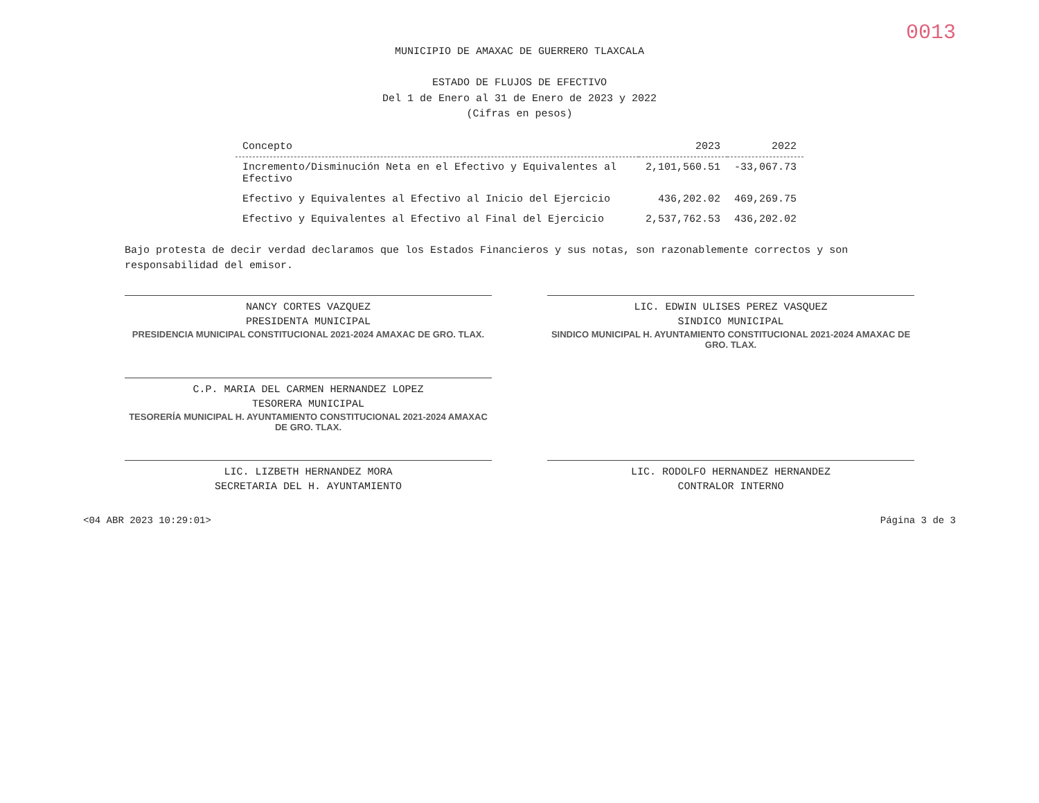0013
MUNICIPIO DE AMAXAC DE GUERRERO TLAXCALA
ESTADO DE FLUJOS DE EFECTIVO
Del 1 de Enero al 31 de Enero de 2023 y 2022
(Cifras en pesos)
| Concepto | 2023 | 2022 |
| --- | --- | --- |
| Incremento/Disminución Neta en el Efectivo y Equivalentes al Efectivo | 2,101,560.51 | -33,067.73 |
| Efectivo y Equivalentes al Efectivo al Inicio del Ejercicio | 436,202.02 | 469,269.75 |
| Efectivo y Equivalentes al Efectivo al Final del Ejercicio | 2,537,762.53 | 436,202.02 |
Bajo protesta de decir verdad declaramos que los Estados Financieros y sus notas, son razonablemente correctos y son responsabilidad del emisor.
NANCY CORTES VAZQUEZ
PRESIDENTA MUNICIPAL
PRESIDENCIA MUNICIPAL CONSTITUCIONAL 2021-2024 AMAXAC DE GRO. TLAX.
LIC. EDWIN ULISES PEREZ VASQUEZ
SINDICO MUNICIPAL
SINDICO MUNICIPAL H. AYUNTAMIENTO CONSTITUCIONAL 2021-2024 AMAXAC DE GRO. TLAX.
C.P. MARIA DEL CARMEN HERNANDEZ LOPEZ
TESORERA MUNICIPAL
TESORERÍA MUNICIPAL H. AYUNTAMIENTO CONSTITUCIONAL 2021-2024 AMAXAC DE GRO. TLAX.
LIC. LIZBETH HERNANDEZ MORA
SECRETARIA DEL H. AYUNTAMIENTO
LIC. RODOLFO HERNANDEZ HERNANDEZ
CONTRALOR INTERNO
<04 ABR 2023 10:29:01> Página 3 de 3